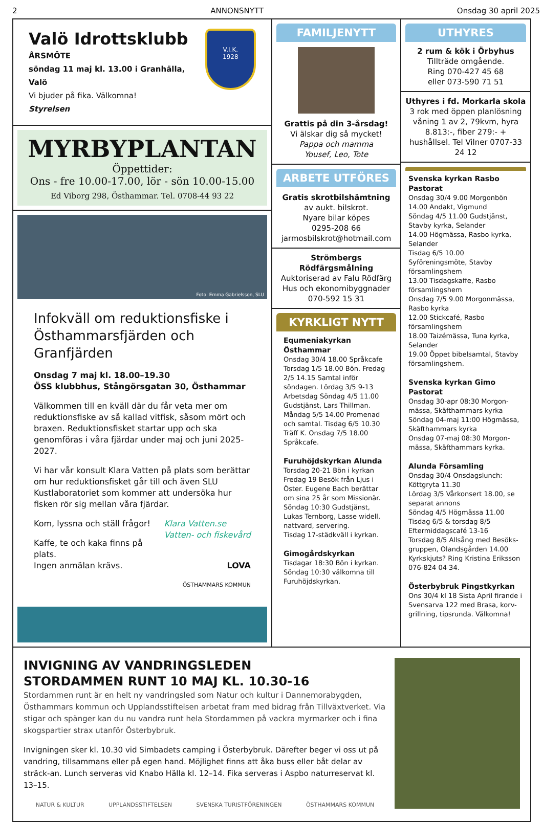2 ANNONSNYTT Onsdag 30 april 2025
Valö Idrottsklubb
ÅRSMÖTE
söndag 11 maj kl. 13.00 i Granhälla, Valö
Vi bjuder på fika. Välkomna!
Styrelsen
V.I.K.
1928
MYRBYPLANTAN
Öppettider:
Ons - fre 10.00-17.00, lör - sön 10.00-15.00
Ed Viborg 298, Östhammar. Tel. 0708-44 93 22
Foto: Emma Gabrielsson, SLU
Infokväll om reduktionsfiske i Östhammarsfjärden och Granfjärden
Onsdag 7 maj kl. 18.00–19.30
ÖSS klubbhus, Stångörsgatan 30, Östhammar
Välkommen till en kväll där du får veta mer om reduktionsfiske av så kallad vitfisk, såsom mört och braxen. Reduktionsfisket startar upp och ska genomföras i våra fjärdar under maj och juni 2025-2027.
Vi har vår konsult Klara Vatten på plats som berättar om hur reduktionsfisket går till och även SLU Kustlaboratoriet som kommer att undersöka hur fisken rör sig mellan våra fjärdar.
Kom, lyssna och ställ frågor! Klara Vatten.se
Vatten- och fiskevård
Kaffe, te och kaka finns på plats.
Ingen anmälan krävs. LOVA
ÖSTHAMMARS KOMMUN
FAMILJENYTT
Grattis på din 3-årsdag!
Vi älskar dig så mycket!
Pappa och mamma
Yousef, Leo, Tote
ARBETE UTFÖRES
Gratis skrotbilshämtning
av aukt. bilskrot.
Nyare bilar köpes
0295-208 66
jarmosbilskrot@hotmail.com
Strömbergs Rödfärgsmålning
Auktoriserad av Falu Rödfärg
Hus och ekonomibyggnader
070-592 15 31
KYRKLIGT NYTT
Equmeniakyrkan Östhammar
Onsdag 30/4 18.00 Språkcafe Torsdag 1/5 18.00 Bön. Fredag 2/5 14.15 Samtal inför söndagen. Lördag 3/5 9-13 Arbetsdag Söndag 4/5 11.00 Gudstjänst, Lars Thillman. Måndag 5/5 14.00 Promenad och samtal. Tisdag 6/5 10.30 Träff K. Onsdag 7/5 18.00 Språkcafe.
Furuhöjdskyrkan Alunda
Torsdag 20-21 Bön i kyrkan
Fredag 19 Besök från Ljus i Öster. Eugene Bach berättar om sina 25 år som Missionär.
Söndag 10:30 Gudstjänst, Lukas Ternborg, Lasse widell, nattvard, servering.
Tisdag 17-städkväll i kyrkan.
Gimogårdskyrkan
Tisdagar 18:30 Bön i kyrkan.
Söndag 10:30 välkomna till Furuhöjdskyrkan.
UTHYRES
2 rum & kök i Örbyhus
Tillträde omgående.
Ring 070-427 45 68
eller 073-590 71 51
Uthyres i fd. Morkarla skola
3 rok med öppen planlösning våning 1 av 2, 79kvm, hyra 8.813:-, fiber 279:- + hushållsel. Tel Vilner 0707-33 24 12
Svenska kyrkan Rasbo Pastorat
Onsdag 30/4 9.00 Morgonbön
14.00 Andakt, Vigmund
Söndag 4/5 11.00 Gudstjänst, Stavby kyrka, Selander
14.00 Högmässa, Rasbo kyrka, Selander
Tisdag 6/5 10.00 Syföreningsmöte, Stavby församlingshem
13.00 Tisdagskaffe, Rasbo församlingshem
Onsdag 7/5 9.00 Morgonmässa, Rasbo kyrka
12.00 Stickcafé, Rasbo församlingshem
18.00 Taizémässa, Tuna kyrka, Selander
19.00 Öppet bibelsamtal, Stavby församlingshem.
Svenska kyrkan Gimo Pastorat
Onsdag 30-apr 08:30 Morgon-mässa, Skäfthammars kyrka
Söndag 04-maj 11:00 Högmässa, Skäfthammars kyrka
Onsdag 07-maj 08:30 Morgon-mässa, Skäfthammars kyrka.
Alunda Församling
Onsdag 30/4 Onsdagslunch: Köttgryta 11.30
Lördag 3/5 Vårkonsert 18.00, se separat annons
Söndag 4/5 Högmässa 11.00
Tisdag 6/5 & torsdag 8/5 Eftermiddagscafé 13-16
Torsdag 8/5 Allsång med Besöks-gruppen, Olandsgården 14.00
Kyrkskjuts? Ring Kristina Eriksson 076-824 04 34.
Österbybruk Pingstkyrkan
Ons 30/4 kl 18 Sista April firande i Svensarva 122 med Brasa, korv-grillning, tipsrunda. Välkomna!
INVIGNING AV VANDRINGSLEDEN
STORDAMMEN RUNT 10 MAJ KL. 10.30-16
Stordammen runt är en helt ny vandringsled som Natur och kultur i Dannemorabygden, Östhammars kommun och Upplandsstiftelsen arbetat fram med bidrag från Tillväxtverket. Via stigar och spänger kan du nu vandra runt hela Stordammen på vackra myrmarker och i fina skogspartier strax utanför Österbybruk.
Invigningen sker kl. 10.30 vid Simbadets camping i Österbybruk. Därefter beger vi oss ut på vandring, tillsammans eller på egen hand. Möjlighet finns att åka buss eller båt delar av sträck-an. Lunch serveras vid Knabo Hälla kl. 12–14. Fika serveras i Aspbo naturreservat kl. 13–15.
NATUR & KULTUR UPPLANDSSTIFTELSEN SVENSKA TURISTFÖRENINGEN ÖSTHAMMARS KOMMUN